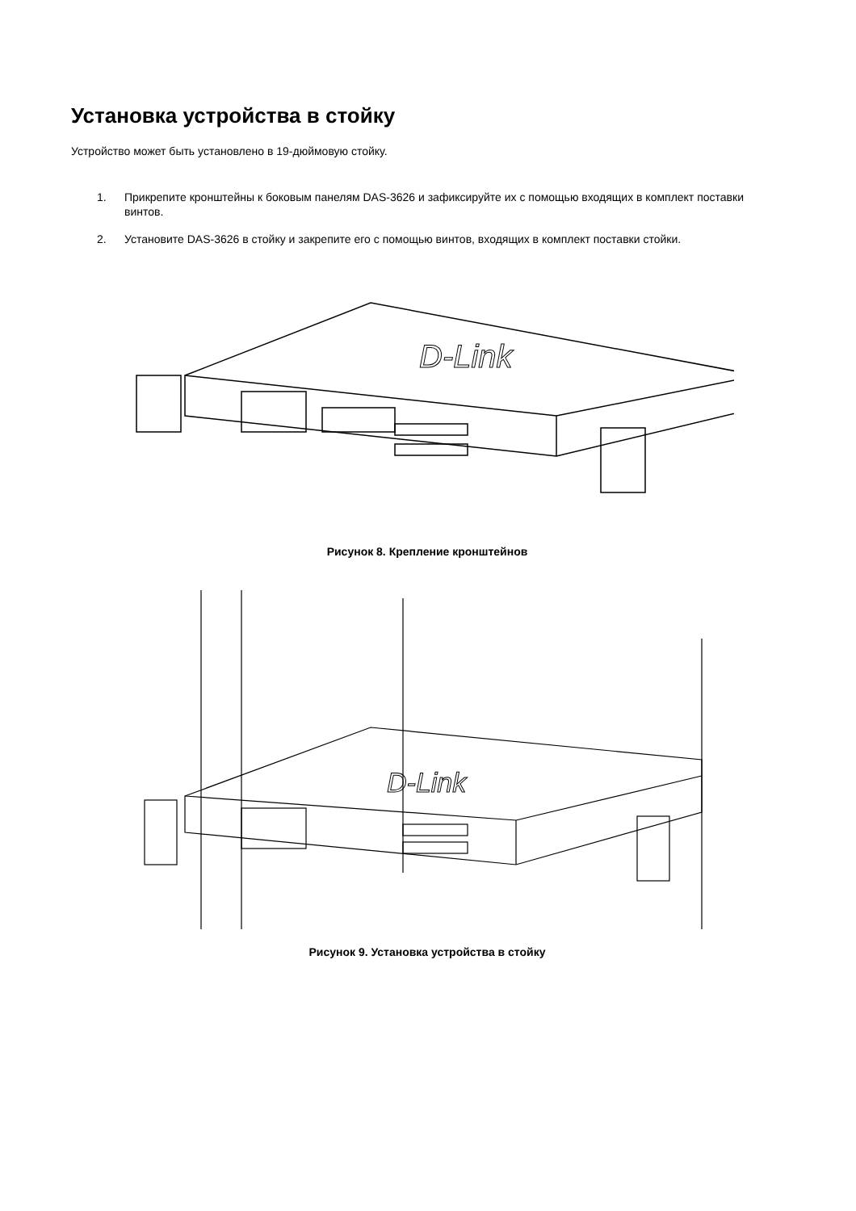Установка устройства в стойку
Устройство может быть установлено в 19-дюймовую стойку.
1. Прикрепите кронштейны к боковым панелям DAS-3626 и зафиксируйте их с помощью входящих в комплект поставки винтов.
2. Установите DAS-3626 в стойку и закрепите его с помощью винтов, входящих в комплект поставки стойки.
D-Link
Рисунок 8. Крепление кронштейнов
D-Link
Рисунок 9. Установка устройства в стойку